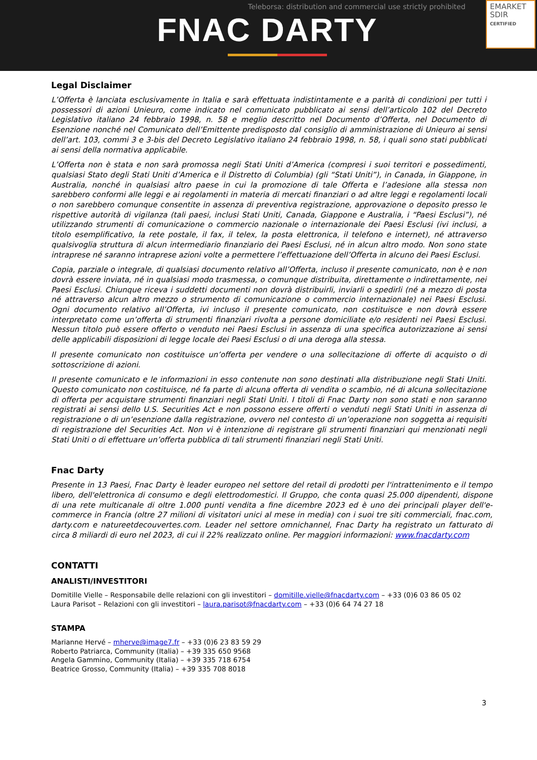Teleborsa: distribution and commercial use strictly prohibited
FNAC DARTY
EMARKET
SDIR
CERTIFIED
Legal Disclaimer
L’Offerta è lanciata esclusivamente in Italia e sarà effettuata indistintamente e a parità di condizioni per tutti i possessori di azioni Unieuro, come indicato nel comunicato pubblicato ai sensi dell’articolo 102 del Decreto Legislativo italiano 24 febbraio 1998, n. 58 e meglio descritto nel Documento d’Offerta, nel Documento di Esenzione nonché nel Comunicato dell’Emittente predisposto dal consiglio di amministrazione di Unieuro ai sensi dell’art. 103, commi 3 e 3-bis del Decreto Legislativo italiano 24 febbraio 1998, n. 58, i quali sono stati pubblicati ai sensi della normativa applicabile.
L’Offerta non è stata e non sarà promossa negli Stati Uniti d’America (compresi i suoi territori e possedimenti, qualsiasi Stato degli Stati Uniti d’America e il Distretto di Columbia) (gli “Stati Uniti”), in Canada, in Giappone, in Australia, nonché in qualsiasi altro paese in cui la promozione di tale Offerta e l’adesione alla stessa non sarebbero conformi alle leggi e ai regolamenti in materia di mercati finanziari o ad altre leggi e regolamenti locali o non sarebbero comunque consentite in assenza di preventiva registrazione, approvazione o deposito presso le rispettive autorità di vigilanza (tali paesi, inclusi Stati Uniti, Canada, Giappone e Australia, i “Paesi Esclusi”), né utilizzando strumenti di comunicazione o commercio nazionale o internazionale dei Paesi Esclusi (ivi inclusi, a titolo esemplificativo, la rete postale, il fax, il telex, la posta elettronica, il telefono e internet), né attraverso qualsivoglia struttura di alcun intermediario finanziario dei Paesi Esclusi, né in alcun altro modo. Non sono state intraprese né saranno intraprese azioni volte a permettere l’effettuazione dell’Offerta in alcuno dei Paesi Esclusi.
Copia, parziale o integrale, di qualsiasi documento relativo all’Offerta, incluso il presente comunicato, non è e non dovrà essere inviata, né in qualsiasi modo trasmessa, o comunque distribuita, direttamente o indirettamente, nei Paesi Esclusi. Chiunque riceva i suddetti documenti non dovrà distribuirli, inviarli o spedirli (né a mezzo di posta né attraverso alcun altro mezzo o strumento di comunicazione o commercio internazionale) nei Paesi Esclusi. Ogni documento relativo all’Offerta, ivi incluso il presente comunicato, non costituisce e non dovrà essere interpretato come un’offerta di strumenti finanziari rivolta a persone domiciliate e/o residenti nei Paesi Esclusi. Nessun titolo può essere offerto o venduto nei Paesi Esclusi in assenza di una specifica autorizzazione ai sensi delle applicabili disposizioni di legge locale dei Paesi Esclusi o di una deroga alla stessa.
Il presente comunicato non costituisce un’offerta per vendere o una sollecitazione di offerte di acquisto o di sottoscrizione di azioni.
Il presente comunicato e le informazioni in esso contenute non sono destinati alla distribuzione negli Stati Uniti. Questo comunicato non costituisce, né fa parte di alcuna offerta di vendita o scambio, né di alcuna sollecitazione di offerta per acquistare strumenti finanziari negli Stati Uniti. I titoli di Fnac Darty non sono stati e non saranno registrati ai sensi dello U.S. Securities Act e non possono essere offerti o venduti negli Stati Uniti in assenza di registrazione o di un’esenzione dalla registrazione, ovvero nel contesto di un’operazione non soggetta ai requisiti di registrazione del Securities Act. Non vi è intenzione di registrare gli strumenti finanziari qui menzionati negli Stati Uniti o di effettuare un’offerta pubblica di tali strumenti finanziari negli Stati Uniti.
Fnac Darty
Presente in 13 Paesi, Fnac Darty è leader europeo nel settore del retail di prodotti per l'intrattenimento e il tempo libero, dell'elettronica di consumo e degli elettrodomestici. Il Gruppo, che conta quasi 25.000 dipendenti, dispone di una rete multicanale di oltre 1.000 punti vendita a fine dicembre 2023 ed è uno dei principali player dell'e-commerce in Francia (oltre 27 milioni di visitatori unici al mese in media) con i suoi tre siti commerciali, fnac.com, darty.com e natureetdecouvertes.com. Leader nel settore omnichannel, Fnac Darty ha registrato un fatturato di circa 8 miliardi di euro nel 2023, di cui il 22% realizzato online. Per maggiori informazioni: www.fnacdarty.com
CONTATTI
ANALISTI/INVESTITORI
Domitille Vielle – Responsabile delle relazioni con gli investitori – domitille.vielle@fnacdarty.com – +33 (0)6 03 86 05 02
Laura Parisot – Relazioni con gli investitori – laura.parisot@fnacdarty.com – +33 (0)6 64 74 27 18
STAMPA
Marianne Hervé – mherve@image7.fr – +33 (0)6 23 83 59 29
Roberto Patriarca, Community (Italia) – +39 335 650 9568
Angela Gammino, Community (Italia) – +39 335 718 6754
Beatrice Grosso, Community (Italia) – +39 335 708 8018
3